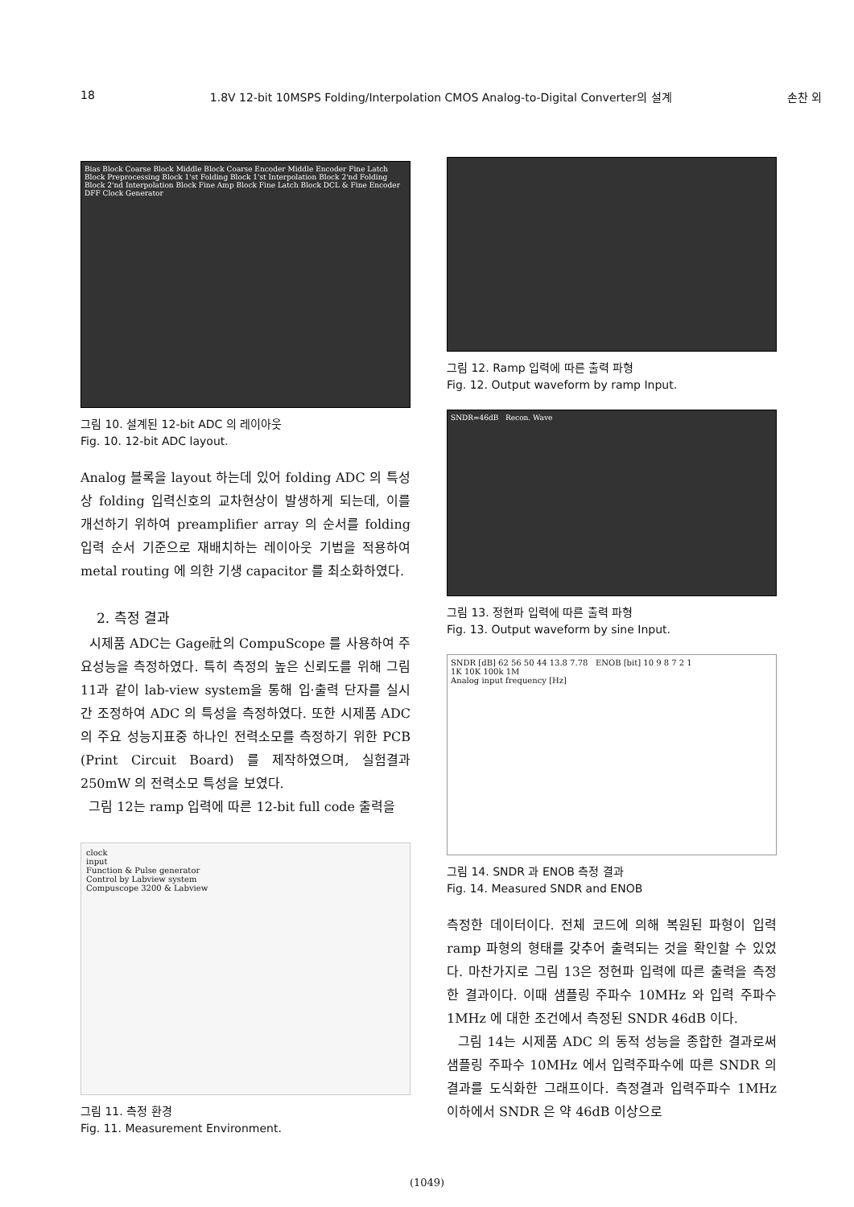18 1.8V 12-bit 10MSPS Folding/Interpolation CMOS Analog-to-Digital Converter의 설계 손찬 외
Bias Block Coarse Block Middle Block Coarse Encoder Middle Encoder Fine Latch Block Preprocessing Block 1'st Folding Block 1'st Interpolation Block 2'nd Folding Block 2'nd Interpolation Block Fine Amp Block Fine Latch Block DCL & Fine Encoder DFF Clock Generator
그림 10. 설계된 12-bit ADC 의 레이아웃
Fig. 10. 12-bit ADC layout.
Analog 블록을 layout 하는데 있어 folding ADC 의 특성상 folding 입력신호의 교차현상이 발생하게 되는데, 이를 개선하기 위하여 preamplifier array 의 순서를 folding 입력 순서 기준으로 재배치하는 레이아웃 기법을 적용하여 metal routing 에 의한 기생 capacitor 를 최소화하였다.
2. 측정 결과
시제품 ADC는 Gage社의 CompuScope 를 사용하여 주요성능을 측정하였다. 특히 측정의 높은 신뢰도를 위해 그림 11과 같이 lab-view system을 통해 입·출력 단자를 실시간 조정하여 ADC 의 특성을 측정하였다. 또한 시제품 ADC 의 주요 성능지표중 하나인 전력소모를 측정하기 위한 PCB (Print Circuit Board) 를 제작하였으며, 실험결과 250mW 의 전력소모 특성을 보였다.
그림 12는 ramp 입력에 따른 12-bit full code 출력을
clock
input
Function & Pulse generator
Control by Labview system
Compuscope 3200 & Labview
그림 11. 측정 환경
Fig. 11. Measurement Environment.
그림 12. Ramp 입력에 따른 출력 파형
Fig. 12. Output waveform by ramp Input.
SNDR=46dB Recon. Wave
그림 13. 정현파 입력에 따른 출력 파형
Fig. 13. Output waveform by sine Input.
SNDR [dB] 62 56 50 44 13.8 7.78 ENOB [bit] 10 9 8 7 2 1
1K 10K 100k 1M
Analog input frequency [Hz]
그림 14. SNDR 과 ENOB 측정 결과
Fig. 14. Measured SNDR and ENOB
측정한 데이터이다. 전체 코드에 의해 복원된 파형이 입력 ramp 파형의 형태를 갖추어 출력되는 것을 확인할 수 있었다. 마찬가지로 그림 13은 정현파 입력에 따른 출력을 측정한 결과이다. 이때 샘플링 주파수 10MHz 와 입력 주파수 1MHz 에 대한 조건에서 측정된 SNDR 46dB 이다.
그림 14는 시제품 ADC 의 동적 성능을 종합한 결과로써 샘플링 주파수 10MHz 에서 입력주파수에 따른 SNDR 의 결과를 도식화한 그래프이다. 측정결과 입력주파수 1MHz 이하에서 SNDR 은 약 46dB 이상으로
(1049)